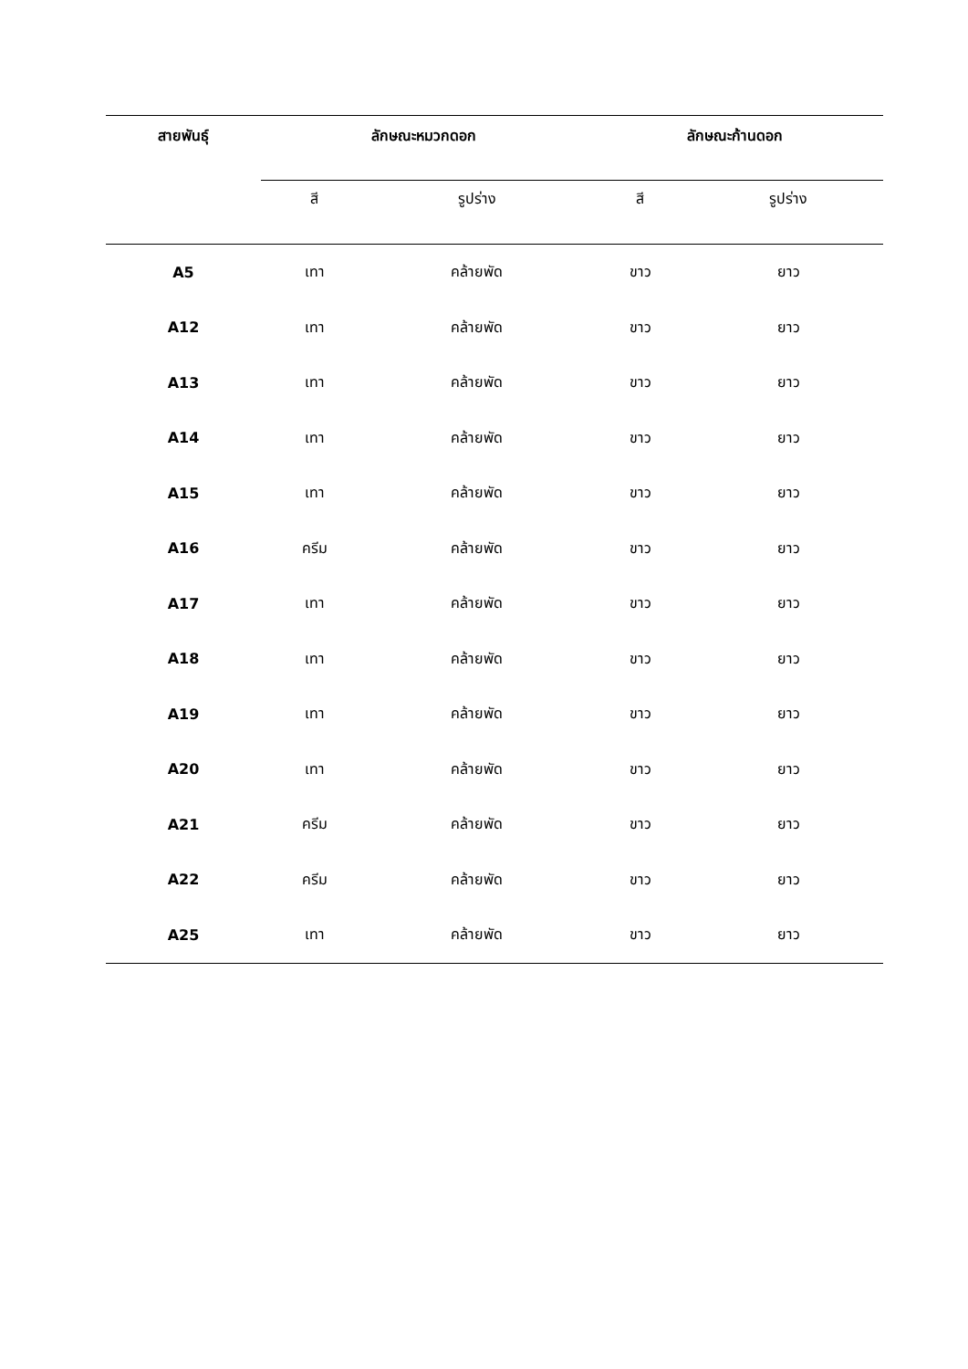| สายพันธุ์ | ลักษณะหมวกดอก | | ลักษณะก้านดอก | |
| --- | --- | --- | --- | --- |
| | สี | รูปร่าง | สี | รูปร่าง |
| A5 | เทา | คล้ายพัด | ขาว | ยาว |
| A12 | เทา | คล้ายพัด | ขาว | ยาว |
| A13 | เทา | คล้ายพัด | ขาว | ยาว |
| A14 | เทา | คล้ายพัด | ขาว | ยาว |
| A15 | เทา | คล้ายพัด | ขาว | ยาว |
| A16 | ครีม | คล้ายพัด | ขาว | ยาว |
| A17 | เทา | คล้ายพัด | ขาว | ยาว |
| A18 | เทา | คล้ายพัด | ขาว | ยาว |
| A19 | เทา | คล้ายพัด | ขาว | ยาว |
| A20 | เทา | คล้ายพัด | ขาว | ยาว |
| A21 | ครีม | คล้ายพัด | ขาว | ยาว |
| A22 | ครีม | คล้ายพัด | ขาว | ยาว |
| A25 | เทา | คล้ายพัด | ขาว | ยาว |